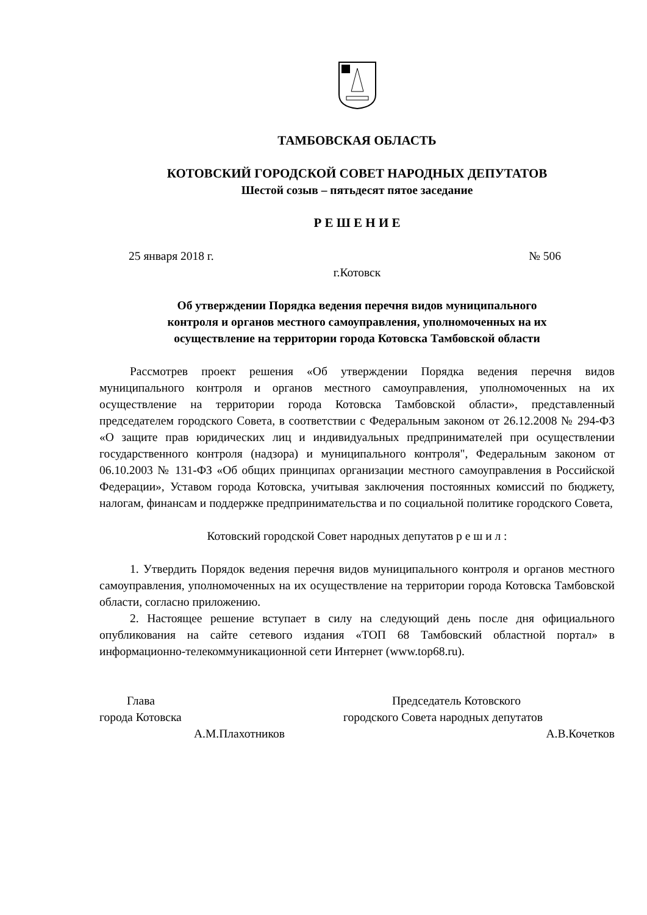ТАМБОВСКАЯ ОБЛАСТЬ
КОТОВСКИЙ ГОРОДСКОЙ СОВЕТ НАРОДНЫХ ДЕПУТАТОВ
Шестой созыв – пятьдесят пятое заседание
Р Е Ш Е Н И Е
25 января 2018 г. № 506
г.Котовск
Об утверждении Порядка ведения перечня видов муниципального
контроля и органов местного самоуправления, уполномоченных на их
осуществление на территории города Котовска Тамбовской области
Рассмотрев проект решения «Об утверждении Порядка ведения перечня видов муниципального контроля и органов местного самоуправления, уполномоченных на их осуществление на территории города Котовска Тамбовской области», представленный председателем городского Совета, в соответствии с Федеральным законом от 26.12.2008 № 294-ФЗ «О защите прав юридических лиц и индивидуальных предпринимателей при осуществлении государственного контроля (надзора) и муниципального контроля", Федеральным законом от 06.10.2003 № 131-ФЗ «Об общих принципах организации местного самоуправления в Российской Федерации», Уставом города Котовска, учитывая заключения постоянных комиссий по бюджету, налогам, финансам и поддержке предпринимательства и по социальной политике городского Совета,
Котовский городской Совет народных депутатов р е ш и л :
1. Утвердить Порядок ведения перечня видов муниципального контроля и органов местного самоуправления, уполномоченных на их осуществление на территории города Котовска Тамбовской области, согласно приложению.
2. Настоящее решение вступает в силу на следующий день после дня официального опубликования на сайте сетевого издания «ТОП 68 Тамбовский областной портал» в информационно-телекоммуникационной сети Интернет (www.top68.ru).
Глава
города Котовска
А.М.Плахотников
Председатель Котовского
городского Совета народных депутатов
А.В.Кочетков